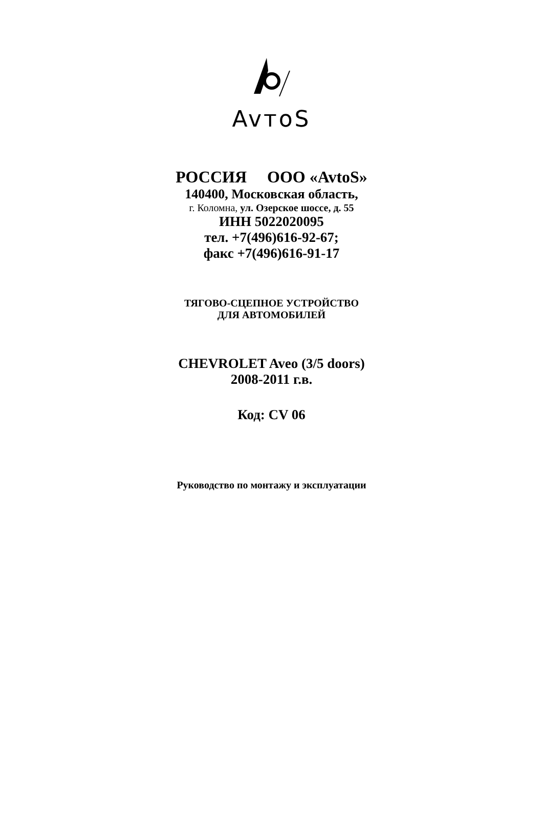AvтoS
РОССИЯ ООО «AvtoS»
140400, Московская область,
г. Коломна, ул. Озерское шоссе, д. 55
ИНН 5022020095
тел. +7(496)616-92-67;
факс +7(496)616-91-17
ТЯГОВО-СЦЕПНОЕ УСТРОЙСТВО
ДЛЯ АВТОМОБИЛЕЙ
CHEVROLET Aveo (3/5 doors)
2008-2011 г.в.
Код: CV 06
Руководство по монтажу и эксплуатации